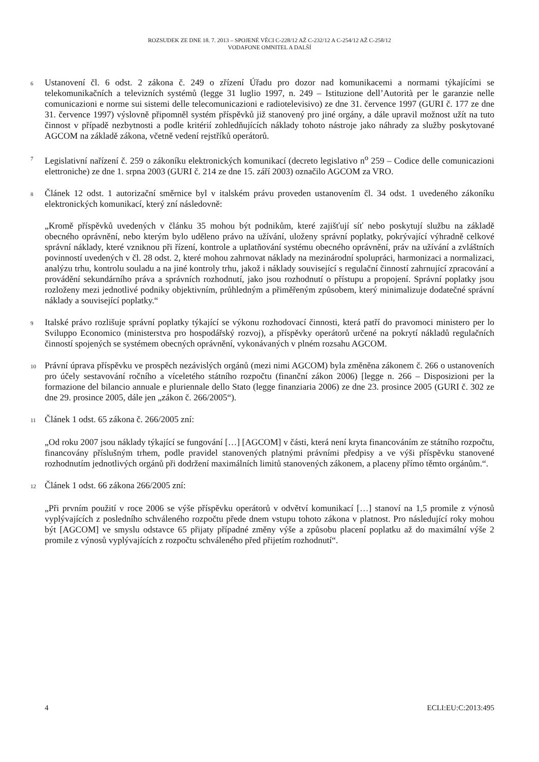ROZSUDEK ZE DNE 18. 7. 2013 – SPOJENÉ VĚCI C-228/12 AŽ C-232/12 A C-254/12 AŽ C-258/12
VODAFONE OMNITEL A DALŠÍ
6
Ustanovení čl. 6 odst. 2 zákona č. 249 o zřízení Úřadu pro dozor nad komunikacemi a normami týkajícími se telekomunikačních a televizních systémů (legge 31 luglio 1997, n. 249 – Istituzione dell’Autorità per le garanzie nelle comunicazioni e norme sui sistemi delle telecomunicazioni e radiotelevisivo) ze dne 31. července 1997 (GURI č. 177 ze dne 31. července 1997) výslovně připomněl systém příspěvků již stanovený pro jiné orgány, a dále upravil možnost užít na tuto činnost v případě nezbytnosti a podle kritérií zohledňujících náklady tohoto nástroje jako náhrady za služby poskytované AGCOM na základě zákona, včetně vedení rejstříků operátorů.
7
Legislativní nařízení č. 259 o zákoníku elektronických komunikací (decreto legislativo n<sup>o</sup> 259 – Codice delle comunicazioni elettroniche) ze dne 1. srpna 2003 (GURI č. 214 ze dne 15. září 2003) označilo AGCOM za VRO.
8
Článek 12 odst. 1 autorizační směrnice byl v italském právu proveden ustanovením čl. 34 odst. 1 uvedeného zákoníku elektronických komunikací, který zní následovně:
„Kromě příspěvků uvedených v článku 35 mohou být podnikům, které zajišťují síť nebo poskytují službu na základě obecného oprávnění, nebo kterým bylo uděleno právo na užívání, uloženy správní poplatky, pokrývající výhradně celkové správní náklady, které vzniknou při řízení, kontrole a uplatňování systému obecného oprávnění, práv na užívání a zvláštních povinností uvedených v čl. 28 odst. 2, které mohou zahrnovat náklady na mezinárodní spolupráci, harmonizaci a normalizaci, analýzu trhu, kontrolu souladu a na jiné kontroly trhu, jakož i náklady související s regulační činností zahrnující zpracování a provádění sekundárního práva a správních rozhodnutí, jako jsou rozhodnutí o přístupu a propojení. Správní poplatky jsou rozloženy mezi jednotlivé podniky objektivním, průhledným a přiměřeným způsobem, který minimalizuje dodatečné správní náklady a související poplatky.“
9
Italské právo rozlišuje správní poplatky týkající se výkonu rozhodovací činnosti, která patří do pravomoci ministero per lo Sviluppo Economico (ministerstva pro hospodářský rozvoj), a příspěvky operátorů určené na pokrytí nákladů regulačních činností spojených se systémem obecných oprávnění, vykonávaných v plném rozsahu AGCOM.
10
Právní úprava příspěvku ve prospěch nezávislých orgánů (mezi nimi AGCOM) byla změněna zákonem č. 266 o ustanoveních pro účely sestavování ročního a víceletého státního rozpočtu (finanční zákon 2006) [legge n. 266 – Disposizioni per la formazione del bilancio annuale e pluriennale dello Stato (legge finanziaria 2006) ze dne 23. prosince 2005 (GURI č. 302 ze dne 29. prosince 2005, dále jen „zákon č. 266/2005“).
11
Článek 1 odst. 65 zákona č. 266/2005 zní:
„Od roku 2007 jsou náklady týkající se fungování […] [AGCOM] v části, která není kryta financováním ze státního rozpočtu, financovány příslušným trhem, podle pravidel stanovených platnými právními předpisy a ve výši příspěvku stanovené rozhodnutím jednotlivých orgánů při dodržení maximálních limitů stanovených zákonem, a placeny přímo těmto orgánům.“.
12
Článek 1 odst. 66 zákona 266/2005 zní:
„Při prvním použití v roce 2006 se výše příspěvku operátorů v odvětví komunikací […] stanoví na 1,5 promile z výnosů vyplývajících z posledního schváleného rozpočtu přede dnem vstupu tohoto zákona v platnost. Pro následující roky mohou být [AGCOM] ve smyslu odstavce 65 přijaty případné změny výše a způsobu placení poplatku až do maximální výše 2 promile z výnosů vyplývajících z rozpočtu schváleného před přijetím rozhodnutí“.
4 ECLI:EU:C:2013:495